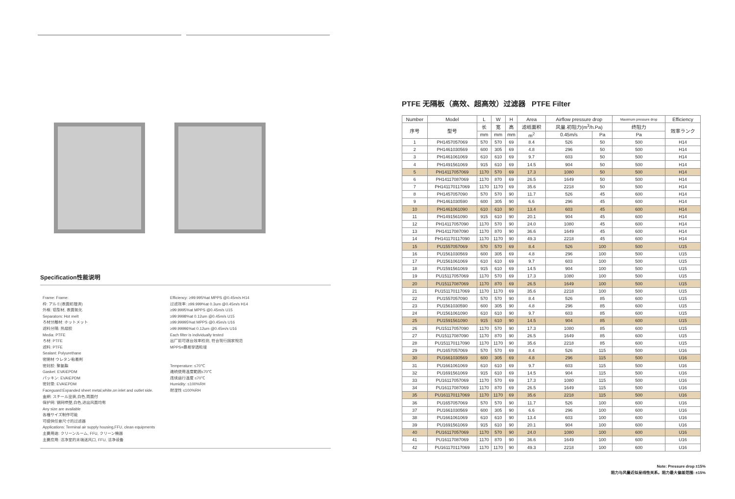Specification性能说明
Frame: Frame:
枠: アルミ(表面処理済)
外框: 铝型材, 表面氧化
Separators: Hot melt
ろ材分離材: ホットメット
滤料分隔: 热熔胶
Media: PTFE
ろ材: PTFE
滤料: PTFE
Sealant: Polyurethane
密閉材 ウレタン粘着剤
密封胶: 聚氨酯
Gasket: EVA\EPDM
パッキン: EVA\EPDM
密封垫: EVA\EPDM
Faceguard:Expanded sheet metal,white,on inlet and outlet side.
金網: スチール塗装,白色,両面付
保护网: 钢网喷塑,白色,进出风面均有
Any size are available
各種サイズ制作可能
可提供任意尺寸的过滤器
Applications: Terminal air supply housing,FFU, clean equipments
主要用途: クリーンルーム, FFU, クリーン機器
主要应用: 洁净室的末端送风口, FFU, 洁净设备
Efficiency: ≥99.995%at MPPS @0.45m/s H14
过滤效率: ≥99.999%at 0.3um @0.45m/s H14
≥99.9995%at MPPS @0.45m/s U15
≥99.9998%at 0.12um @0.45m/s U15
≥99.99995%at MPPS @0.45m/s U16
≥99.99996%at 0.12um @0.45m/s U16
Each filter is individually tested
出厂前可逐台效率检测, 符合现行国家规范
MPPS=最易穿透粒径
Temperature: ≤70℃
連続使用温度範囲≤70℃
连续运行温度 ≤70℃
Humidity: ≤100%RH
耐湿性 ≤100%RH
PTFE 无隔板（高效、超高效）过滤器 PTFE Filter
| Number | Model | L | W | H | Area | Airflow pressure drop | | Maximum pressure drop | Efficiency |
| --- | --- | --- | --- | --- | --- | --- | --- | --- | --- |
| 序号 | 型号 | 长 | 宽 | 高 | 滤纸面积 | 风量.初阻力(m<sup>3</sup>/h.Pa) | | 终阻力 | 效率ランク |
| | | mm | mm | mm | m<sup>2</sup> | 0.45m/s | Pa | Pa | |
| 1 | PH1457057069 | 570 | 570 | 69 | 8.4 | 526 | 50 | 500 | H14 |
| 2 | PH1461030569 | 600 | 305 | 69 | 4.8 | 296 | 50 | 500 | H14 |
| 3 | PH1461061069 | 610 | 610 | 69 | 9.7 | 603 | 50 | 500 | H14 |
| 4 | PH1491561069 | 915 | 610 | 69 | 14.5 | 904 | 50 | 500 | H14 |
| 5 | PH14117057069 | 1170 | 570 | 69 | 17.3 | 1080 | 50 | 500 | H14 |
| 6 | PH14117087069 | 1170 | 870 | 69 | 26.5 | 1649 | 50 | 500 | H14 |
| 7 | PH141170117069 | 1170 | 1170 | 69 | 35.6 | 2218 | 50 | 500 | H14 |
| 8 | PH1457057090 | 570 | 570 | 90 | 11.7 | 526 | 45 | 600 | H14 |
| 9 | PH1461030590 | 600 | 305 | 90 | 6.6 | 296 | 45 | 600 | H14 |
| 10 | PH1461061090 | 610 | 610 | 90 | 13.4 | 603 | 45 | 600 | H14 |
| 11 | PH1491561090 | 915 | 610 | 90 | 20.1 | 904 | 45 | 600 | H14 |
| 12 | PH14117057090 | 1170 | 570 | 90 | 24.0 | 1080 | 45 | 600 | H14 |
| 13 | PH14117087090 | 1170 | 870 | 90 | 36.6 | 1649 | 45 | 600 | H14 |
| 14 | PH141170117090 | 1170 | 1170 | 90 | 49.3 | 2218 | 45 | 600 | H14 |
| 15 | PU1557057069 | 570 | 570 | 69 | 8.4 | 526 | 100 | 500 | U15 |
| 16 | PU1561030569 | 600 | 305 | 69 | 4.8 | 296 | 100 | 500 | U15 |
| 17 | PU1561061069 | 610 | 610 | 69 | 9.7 | 603 | 100 | 500 | U15 |
| 18 | PU1591561069 | 915 | 610 | 69 | 14.5 | 904 | 100 | 500 | U15 |
| 19 | PU15117057069 | 1170 | 570 | 69 | 17.3 | 1080 | 100 | 500 | U15 |
| 20 | PU15117087069 | 1170 | 870 | 69 | 26.5 | 1649 | 100 | 500 | U15 |
| 21 | PU151170117069 | 1170 | 1170 | 69 | 35.6 | 2218 | 100 | 500 | U15 |
| 22 | PU1557057090 | 570 | 570 | 90 | 8.4 | 526 | 85 | 600 | U15 |
| 23 | PU1561030590 | 600 | 305 | 90 | 4.8 | 296 | 85 | 600 | U15 |
| 24 | PU1561061090 | 610 | 610 | 90 | 9.7 | 603 | 85 | 600 | U15 |
| 25 | PU1591561090 | 915 | 610 | 90 | 14.5 | 904 | 85 | 600 | U15 |
| 26 | PU15117057090 | 1170 | 570 | 90 | 17.3 | 1080 | 85 | 600 | U15 |
| 27 | PU15117087090 | 1170 | 870 | 90 | 26.5 | 1649 | 85 | 600 | U15 |
| 28 | PU151170117090 | 1170 | 1170 | 90 | 35.6 | 2218 | 85 | 600 | U15 |
| 29 | PU1657057069 | 570 | 570 | 69 | 8.4 | 526 | 115 | 500 | U16 |
| 30 | PU1661030569 | 600 | 305 | 69 | 4.8 | 296 | 115 | 500 | U16 |
| 31 | PU1661061069 | 610 | 610 | 69 | 9.7 | 603 | 115 | 500 | U16 |
| 32 | PU1691561069 | 915 | 610 | 69 | 14.5 | 904 | 115 | 500 | U16 |
| 33 | PU16117057069 | 1170 | 570 | 69 | 17.3 | 1080 | 115 | 500 | U16 |
| 34 | PU16117087069 | 1170 | 870 | 69 | 26.5 | 1649 | 115 | 500 | U16 |
| 35 | PU161170117069 | 1170 | 1170 | 69 | 35.6 | 2218 | 115 | 500 | U16 |
| 36 | PU1657057069 | 570 | 570 | 90 | 11.7 | 526 | 100 | 600 | U16 |
| 37 | PU1661030569 | 600 | 305 | 90 | 6.6 | 296 | 100 | 600 | U16 |
| 38 | PU1661061069 | 610 | 610 | 90 | 13.4 | 603 | 100 | 600 | U16 |
| 39 | PU1691561069 | 915 | 610 | 90 | 20.1 | 904 | 100 | 600 | U16 |
| 40 | PU16117057069 | 1170 | 570 | 90 | 24.0 | 1080 | 100 | 600 | U16 |
| 41 | PU16117087069 | 1170 | 870 | 90 | 36.6 | 1649 | 100 | 600 | U16 |
| 42 | PU161170117069 | 1170 | 1170 | 90 | 49.3 | 2218 | 100 | 600 | U16 |
Note: Pressure drop ±15%
阻力与风量近似呈线性关系。阻力最大偏差范围: ±15%